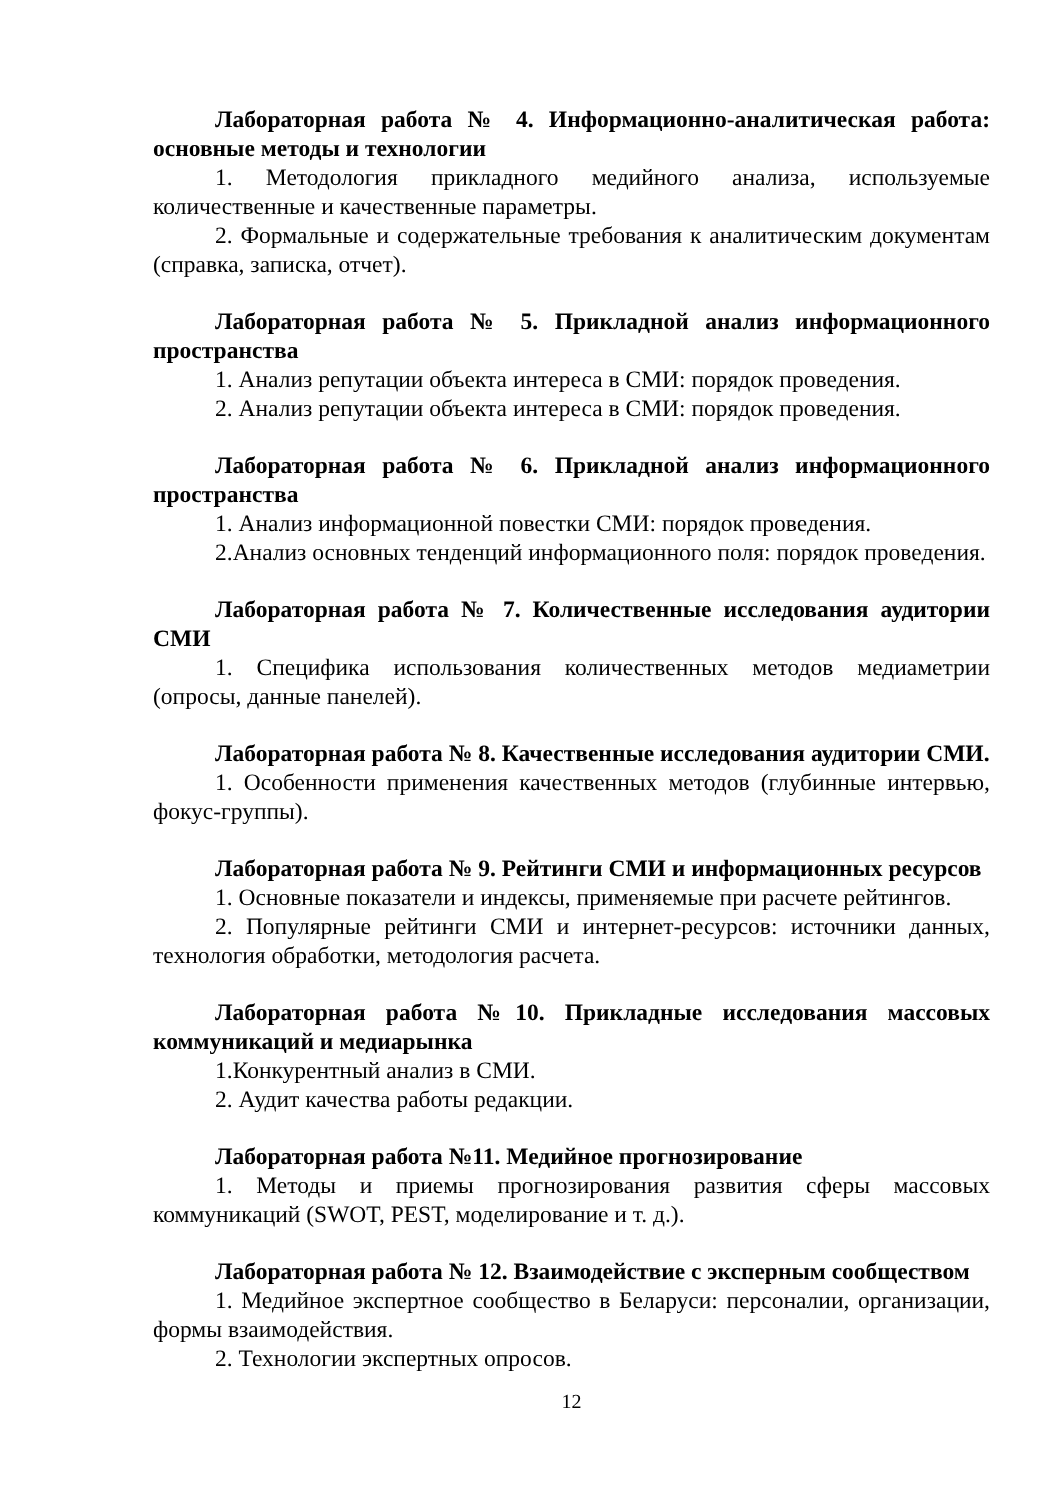Лабораторная работа № 4. Информационно-аналитическая работа: основные методы и технологии
1. Методология прикладного медийного анализа, используемые количественные и качественные параметры.
2. Формальные и содержательные требования к аналитическим документам (справка, записка, отчет).
Лабораторная работа № 5. Прикладной анализ информационного пространства
1. Анализ репутации объекта интереса в СМИ: порядок проведения.
2. Анализ репутации объекта интереса в СМИ: порядок проведения.
Лабораторная работа № 6. Прикладной анализ информационного пространства
1. Анализ информационной повестки СМИ: порядок проведения.
2.Анализ основных тенденций информационного поля: порядок проведения.
Лабораторная работа № 7. Количественные исследования аудитории СМИ
1. Специфика использования количественных методов медиаметрии (опросы, данные панелей).
Лабораторная работа № 8. Качественные исследования аудитории СМИ.
1. Особенности применения качественных методов (глубинные интервью, фокус-группы).
Лабораторная работа № 9. Рейтинги СМИ и информационных ресурсов
1. Основные показатели и индексы, применяемые при расчете рейтингов.
2. Популярные рейтинги СМИ и интернет-ресурсов: источники данных, технология обработки, методология расчета.
Лабораторная работа №10. Прикладные исследования массовых коммуникаций и медиарынка
1.Конкурентный анализ в СМИ.
2. Аудит качества работы редакции.
Лабораторная работа №11. Медийное прогнозирование
1. Методы и приемы прогнозирования развития сферы массовых коммуникаций (SWOT, PEST, моделирование и т. д.).
Лабораторная работа № 12. Взаимодействие с эксперным сообществом
1. Медийное экспертное сообщество в Беларуси: персоналии, организации, формы взаимодействия.
2. Технологии экспертных опросов.
12